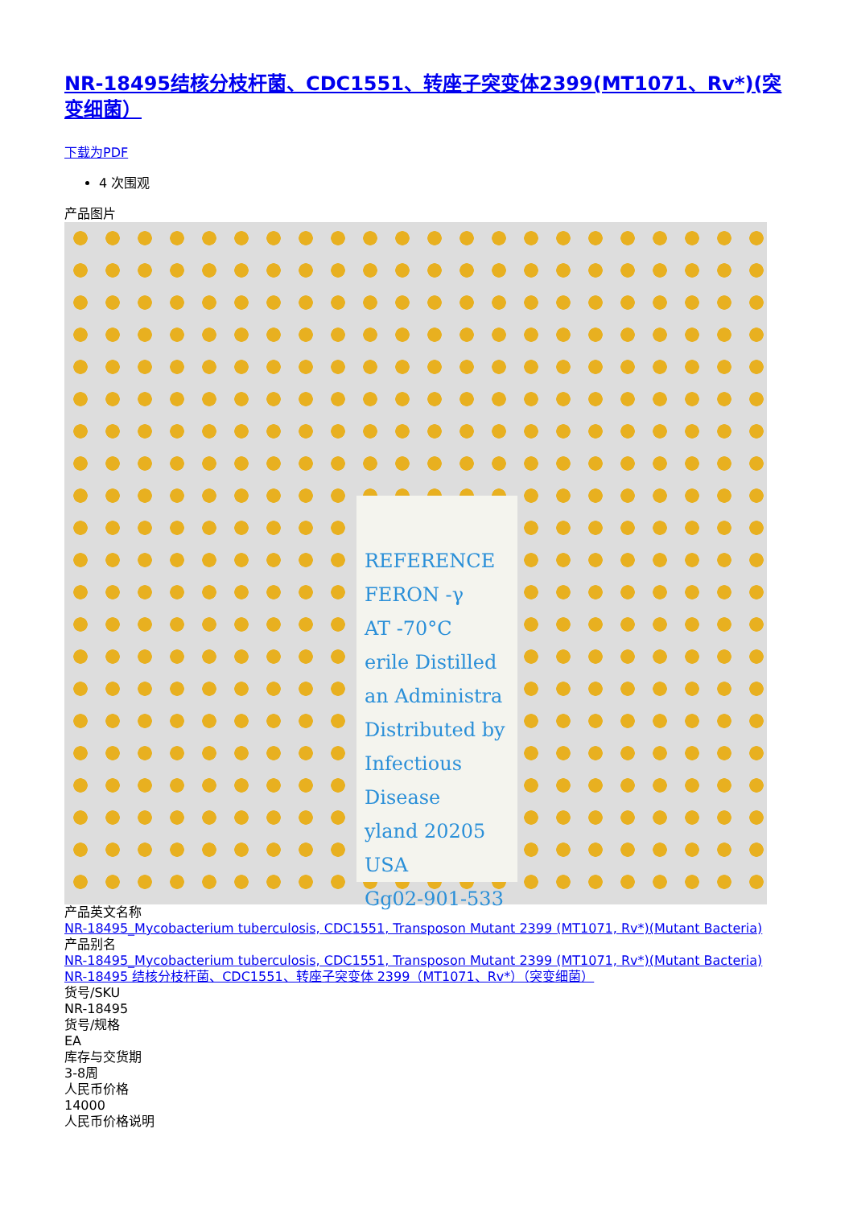NR-18495结核分枝杆菌、CDC1551、转座子突变体2399(MT1071、Rv*)(突变细菌）
下载为PDF
4 次围观
产品图片
REFERENCE
FERON -γ
AT -70°C
erile Distilled
an Administra
Distributed by
Infectious Disease
yland 20205 USA
Gg02-901-533
产品英文名称
NR-18495_Mycobacterium tuberculosis, CDC1551, Transposon Mutant 2399 (MT1071, Rv*)(Mutant Bacteria)
产品别名
NR-18495_Mycobacterium tuberculosis, CDC1551, Transposon Mutant 2399 (MT1071, Rv*)(Mutant Bacteria)
NR-18495 结核分枝杆菌、CDC1551、转座子突变体 2399（MT1071、Rv*）（突变细菌）
货号/SKU
NR-18495
货号/规格
EA
库存与交货期
3-8周
人民币价格
14000
人民币价格说明